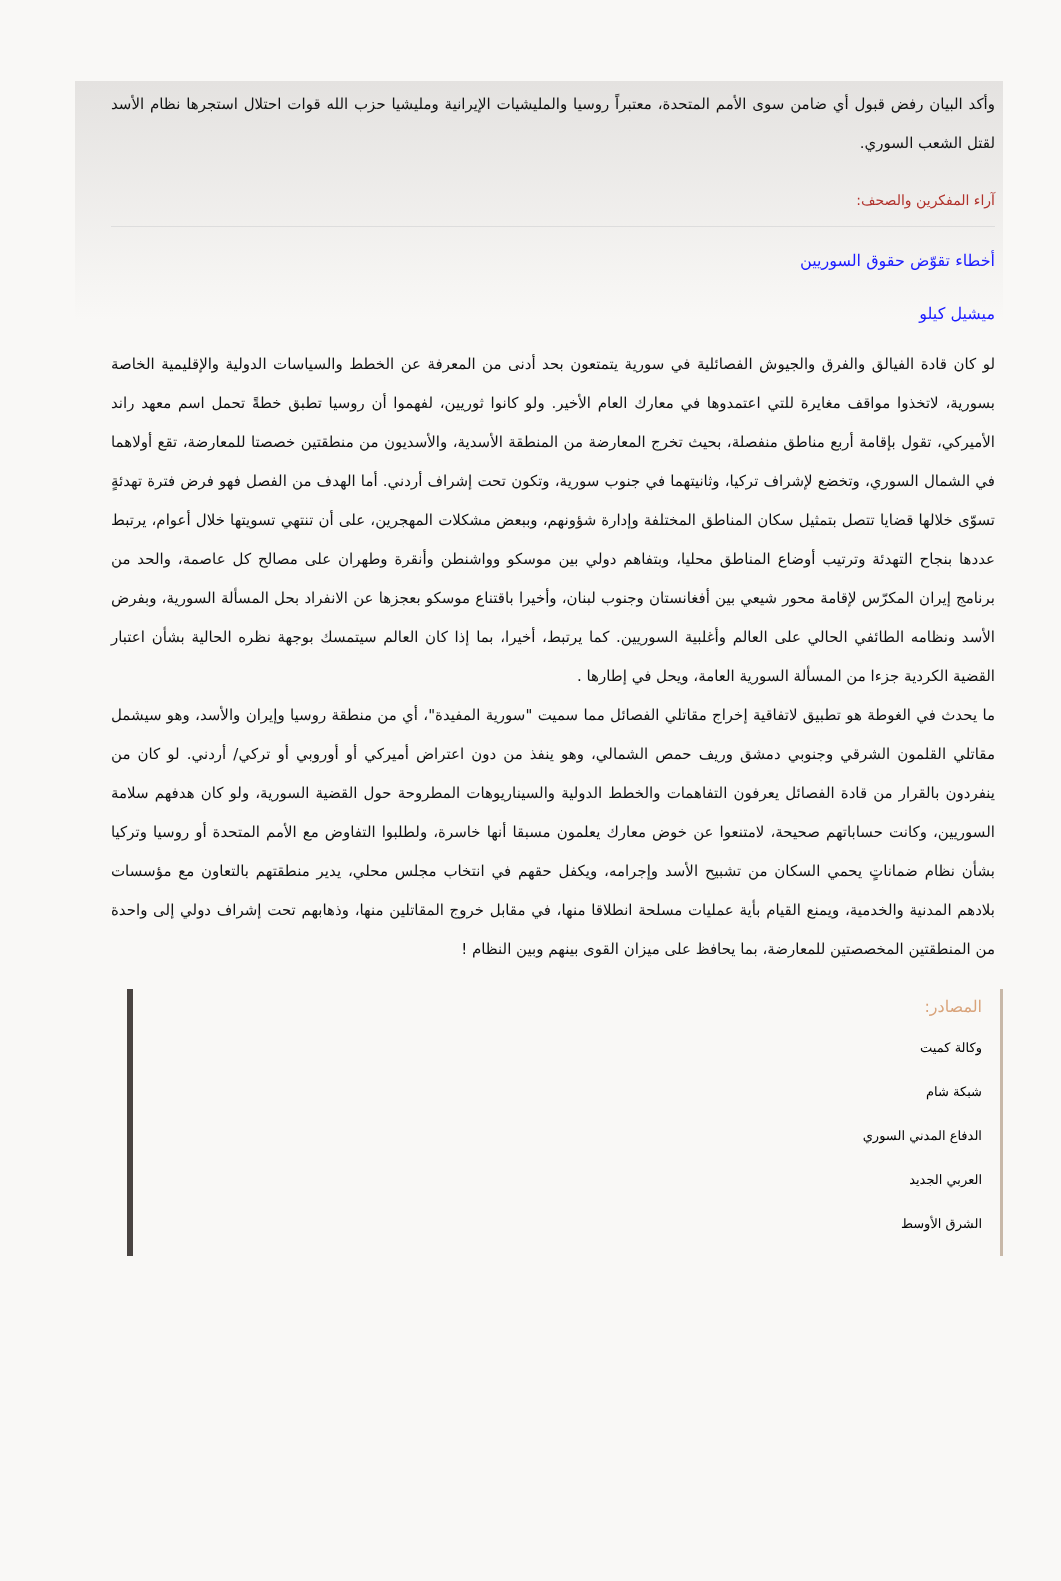وأكد البيان رفض قبول أي ضامن سوى الأمم المتحدة، معتبراً روسيا والمليشيات الإيرانية ومليشيا حزب الله قوات احتلال استجرها نظام الأسد لقتل الشعب السوري.
آراء المفكرين والصحف:
أخطاء تقوّض حقوق السوريين
ميشيل كيلو
لو كان قادة الفيالق والفرق والجيوش الفصائلية في سورية يتمتعون بحد أدنى من المعرفة عن الخطط والسياسات الدولية والإقليمية الخاصة بسورية، لاتخذوا مواقف مغايرة للتي اعتمدوها في معارك العام الأخير. ولو كانوا ثوريين، لفهموا أن روسيا تطبق خطةً تحمل اسم معهد راند الأميركي، تقول بإقامة أربع مناطق منفصلة، بحيث تخرج المعارضة من المنطقة الأسدية، والأسديون من منطقتين خصصتا للمعارضة، تقع أولاهما في الشمال السوري، وتخضع لإشراف تركيا، وثانيتهما في جنوب سورية، وتكون تحت إشراف أردني. أما الهدف من الفصل فهو فرض فترة تهدئةٍ تسوّى خلالها قضايا تتصل بتمثيل سكان المناطق المختلفة وإدارة شؤونهم، وببعض مشكلات المهجرين، على أن تنتهي تسويتها خلال أعوام، يرتبط عددها بنجاح التهدئة وترتيب أوضاع المناطق محليا، وبتفاهم دولي بين موسكو وواشنطن وأنقرة وطهران على مصالح كل عاصمة، والحد من برنامج إيران المكرّس لإقامة محور شيعي بين أفغانستان وجنوب لبنان، وأخيرا باقتناع موسكو بعجزها عن الانفراد بحل المسألة السورية، وبفرض الأسد ونظامه الطائفي الحالي على العالم وأغلبية السوريين. كما يرتبط، أخيرا، بما إذا كان العالم سيتمسك بوجهة نظره الحالية بشأن اعتبار القضية الكردية جزءا من المسألة السورية العامة، ويحل في إطارها .
ما يحدث في الغوطة هو تطبيق لاتفاقية إخراج مقاتلي الفصائل مما سميت "سورية المفيدة"، أي من منطقة روسيا وإيران والأسد، وهو سيشمل مقاتلي القلمون الشرقي وجنوبي دمشق وريف حمص الشمالي، وهو ينفذ من دون اعتراض أميركي أو أوروبي أو تركي/ أردني. لو كان من ينفردون بالقرار من قادة الفصائل يعرفون التفاهمات والخطط الدولية والسيناريوهات المطروحة حول القضية السورية، ولو كان هدفهم سلامة السوريين، وكانت حساباتهم صحيحة، لامتنعوا عن خوض معارك يعلمون مسبقا أنها خاسرة، ولطلبوا التفاوض مع الأمم المتحدة أو روسيا وتركيا بشأن نظام ضماناتٍ يحمي السكان من تشبيح الأسد وإجرامه، ويكفل حقهم في انتخاب مجلس محلي، يدير منطقتهم بالتعاون مع مؤسسات بلادهم المدنية والخدمية، ويمنع القيام بأية عمليات مسلحة انطلاقا منها، في مقابل خروج المقاتلين منها، وذهابهم تحت إشراف دولي إلى واحدة من المنطقتين المخصصتين للمعارضة، بما يحافظ على ميزان القوى بينهم وبين النظام !
المصادر:
وكالة كميت
شبكة شام
الدفاع المدني السوري
العربي الجديد
الشرق الأوسط